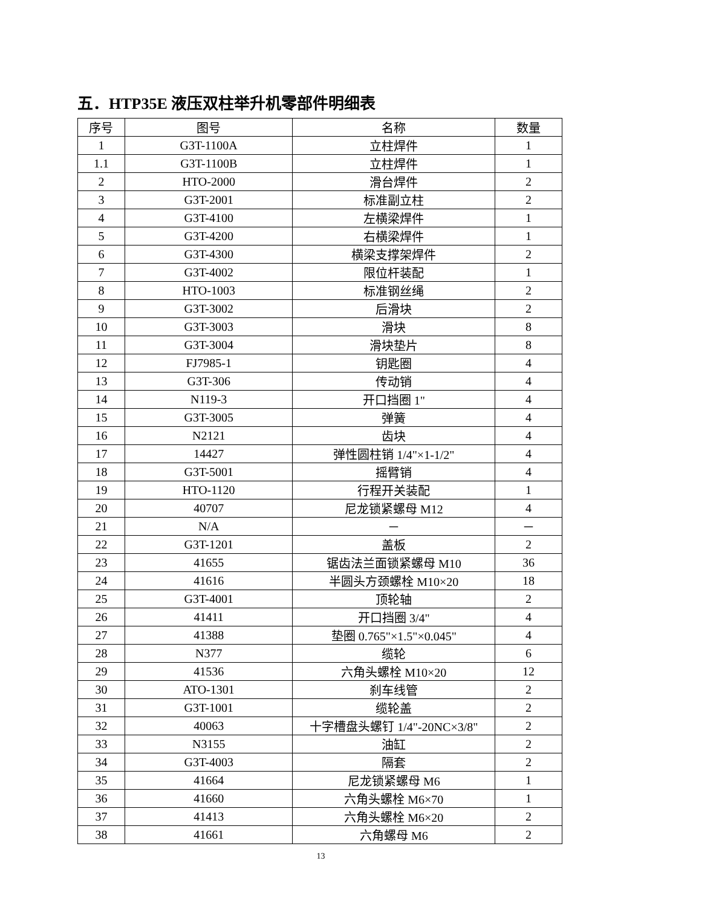五．HTP35E 液压双柱举升机零部件明细表
| 序号 | 图号 | 名称 | 数量 |
| --- | --- | --- | --- |
| 1 | G3T-1100A | 立柱焊件 | 1 |
| 1.1 | G3T-1100B | 立柱焊件 | 1 |
| 2 | HTO-2000 | 滑台焊件 | 2 |
| 3 | G3T-2001 | 标准副立柱 | 2 |
| 4 | G3T-4100 | 左横梁焊件 | 1 |
| 5 | G3T-4200 | 右横梁焊件 | 1 |
| 6 | G3T-4300 | 横梁支撑架焊件 | 2 |
| 7 | G3T-4002 | 限位杆装配 | 1 |
| 8 | HTO-1003 | 标准钢丝绳 | 2 |
| 9 | G3T-3002 | 后滑块 | 2 |
| 10 | G3T-3003 | 滑块 | 8 |
| 11 | G3T-3004 | 滑块垫片 | 8 |
| 12 | FJ7985-1 | 钥匙圈 | 4 |
| 13 | G3T-306 | 传动销 | 4 |
| 14 | N119-3 | 开口挡圈 1" | 4 |
| 15 | G3T-3005 | 弹簧 | 4 |
| 16 | N2121 | 齿块 | 4 |
| 17 | 14427 | 弹性圆柱销 1/4"×1-1/2" | 4 |
| 18 | G3T-5001 | 摇臂销 | 4 |
| 19 | HTO-1120 | 行程开关装配 | 1 |
| 20 | 40707 | 尼龙锁紧螺母 M12 | 4 |
| 21 | N/A | － | － |
| 22 | G3T-1201 | 盖板 | 2 |
| 23 | 41655 | 锯齿法兰面锁紧螺母 M10 | 36 |
| 24 | 41616 | 半圆头方颈螺栓 M10×20 | 18 |
| 25 | G3T-4001 | 顶轮轴 | 2 |
| 26 | 41411 | 开口挡圈 3/4" | 4 |
| 27 | 41388 | 垫圈 0.765"×1.5"×0.045" | 4 |
| 28 | N377 | 缆轮 | 6 |
| 29 | 41536 | 六角头螺栓 M10×20 | 12 |
| 30 | ATO-1301 | 刹车线管 | 2 |
| 31 | G3T-1001 | 缆轮盖 | 2 |
| 32 | 40063 | 十字槽盘头螺钉 1/4"-20NC×3/8" | 2 |
| 33 | N3155 | 油缸 | 2 |
| 34 | G3T-4003 | 隔套 | 2 |
| 35 | 41664 | 尼龙锁紧螺母 M6 | 1 |
| 36 | 41660 | 六角头螺栓 M6×70 | 1 |
| 37 | 41413 | 六角头螺栓 M6×20 | 2 |
| 38 | 41661 | 六角螺母 M6 | 2 |
13